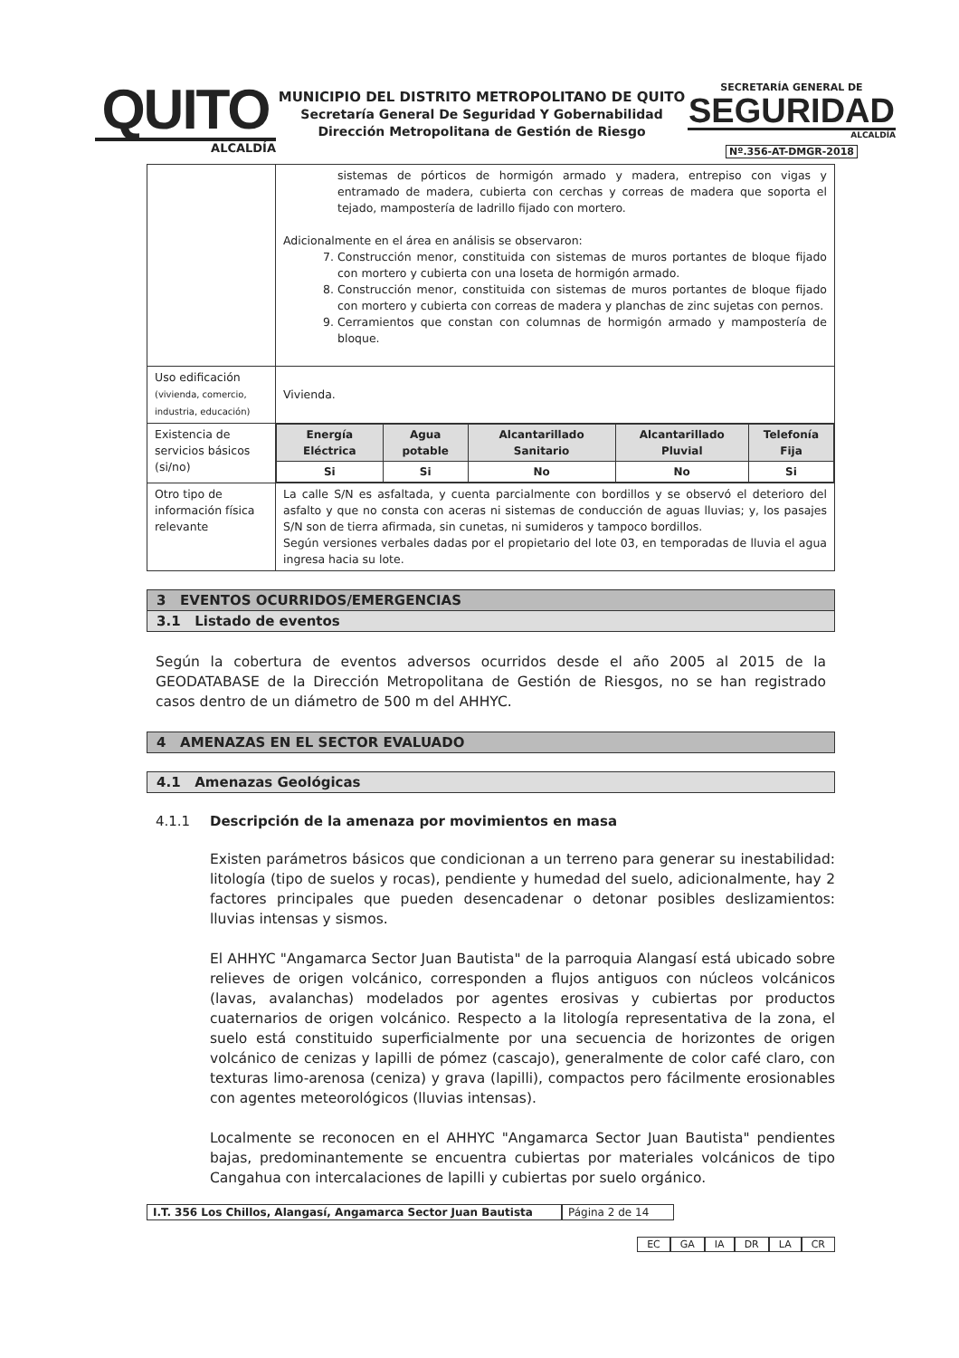QUITO
ALCALDÍA
MUNICIPIO DEL DISTRITO METROPOLITANO DE QUITO
Secretaría General De Seguridad Y Gobernabilidad
Dirección Metropolitana de Gestión de Riesgo
SECRETARÍA GENERAL DE
SEGURIDAD
ALCALDÍA
Nº.356-AT-DMGR-2018
| | sistemas de pórticos de hormigón armado y madera, entrepiso con vigas y entramado de madera, cubierta con cerchas y correas de madera que soporta el tejado, mampostería de ladrillo fijado con mortero. Adicionalmente en el área en análisis se observaron: 7. Construcción menor, constituida con sistemas de muros portantes de bloque fijado con mortero y cubierta con una loseta de hormigón armado. 8. Construcción menor, constituida con sistemas de muros portantes de bloque fijado con mortero y cubierta con correas de madera y planchas de zinc sujetas con pernos. 9. Cerramientos que constan con columnas de hormigón armado y mampostería de bloque. |
| Uso edificación (vivienda, comercio, industria, educación) | Vivienda. |
| Existencia de servicios básicos (si/no) | / Energía Eléctrica / Agua potable / Alcantarillado Sanitario / Alcantarillado Pluvial / Telefonía Fija / / --- / --- / --- / --- / --- / / Si / Si / No / No / Si / |
| Otro tipo de información física relevante | La calle S/N es asfaltada, y cuenta parcialmente con bordillos y se observó el deterioro del asfalto y que no consta con aceras ni sistemas de conducción de aguas lluvias; y, los pasajes S/N son de tierra afirmada, sin cunetas, ni sumideros y tampoco bordillos. Según versiones verbales dadas por el propietario del lote 03, en temporadas de lluvia el agua ingresa hacia su lote. |
3 EVENTOS OCURRIDOS/EMERGENCIAS
3.1 Listado de eventos
Según la cobertura de eventos adversos ocurridos desde el año 2005 al 2015 de la GEODATABASE de la Dirección Metropolitana de Gestión de Riesgos, no se han registrado casos dentro de un diámetro de 500 m del AHHYC.
4 AMENAZAS EN EL SECTOR EVALUADO
4.1 Amenazas Geológicas
4.1.1 Descripción de la amenaza por movimientos en masa
Existen parámetros básicos que condicionan a un terreno para generar su inestabilidad: litología (tipo de suelos y rocas), pendiente y humedad del suelo, adicionalmente, hay 2 factores principales que pueden desencadenar o detonar posibles deslizamientos: lluvias intensas y sismos.
El AHHYC "Angamarca Sector Juan Bautista" de la parroquia Alangasí está ubicado sobre relieves de origen volcánico, corresponden a flujos antiguos con núcleos volcánicos (lavas, avalanchas) modelados por agentes erosivas y cubiertas por productos cuaternarios de origen volcánico. Respecto a la litología representativa de la zona, el suelo está constituido superficialmente por una secuencia de horizontes de origen volcánico de cenizas y lapilli de pómez (cascajo), generalmente de color café claro, con texturas limo-arenosa (ceniza) y grava (lapilli), compactos pero fácilmente erosionables con agentes meteorológicos (lluvias intensas).
Localmente se reconocen en el AHHYC "Angamarca Sector Juan Bautista" pendientes bajas, predominantemente se encuentra cubiertas por materiales volcánicos de tipo Cangahua con intercalaciones de lapilli y cubiertas por suelo orgánico.
I.T. 356 Los Chillos, Alangasí, Angamarca Sector Juan Bautista
Página 2 de 14
EC GA IA DR LA CR